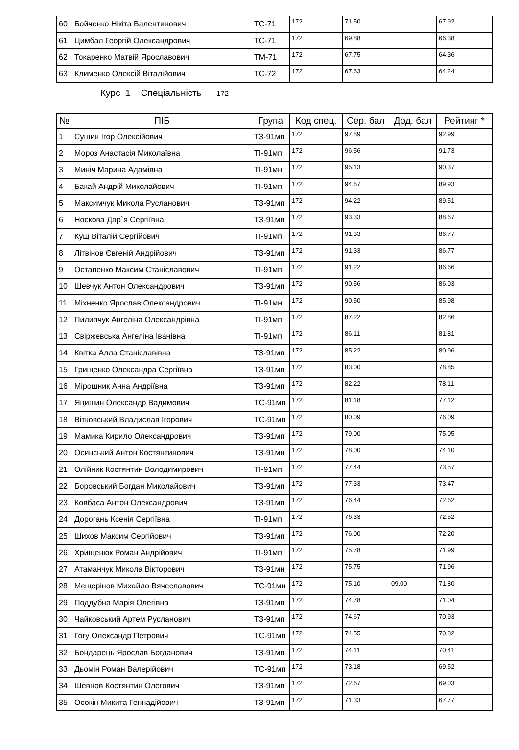| 60 | Бойченко Нікіта Валентинович | ТС-71 | 172 | 71.50 | | 67.92 |
| 61 | Цимбал Георгій Олександрович | ТС-71 | 172 | 69.88 | | 66.38 |
| 62 | Токаренко Матвій Ярославович | ТМ-71 | 172 | 67.75 | | 64.36 |
| 63 | Клименко Олексій Віталійович | ТС-72 | 172 | 67.63 | | 64.24 |
Курс 1 Спеціальність 172
| № | ПІБ | Група | Код спец. | Сер. бал | Дод. бал | Рейтинг * |
| --- | --- | --- | --- | --- | --- | --- |
| 1 | Сушин Ігор Олексійович | ТЗ-91мп | 172 | 97.89 | | 92.99 |
| 2 | Мороз Анастасія Миколаївна | ТІ-91мп | 172 | 96.56 | | 91.73 |
| 3 | Миніч Марина Адамівна | ТІ-91мн | 172 | 95.13 | | 90.37 |
| 4 | Бакай Андрій Миколайович | ТІ-91мп | 172 | 94.67 | | 89.93 |
| 5 | Максимчук Микола Русланович | ТЗ-91мп | 172 | 94.22 | | 89.51 |
| 6 | Носкова Дар`я Сергіївна | ТЗ-91мп | 172 | 93.33 | | 88.67 |
| 7 | Кущ Віталій Сергійович | ТІ-91мп | 172 | 91.33 | | 86.77 |
| 8 | Літвінов Євгеній Андрійович | ТЗ-91мп | 172 | 91.33 | | 86.77 |
| 9 | Остапенко Максим Станіславович | ТІ-91мп | 172 | 91.22 | | 86.66 |
| 10 | Шевчук Антон Олександрович | ТЗ-91мп | 172 | 90.56 | | 86.03 |
| 11 | Міхненко Ярослав Олександрович | ТІ-91мн | 172 | 90.50 | | 85.98 |
| 12 | Пилипчук Ангеліна Олександрівна | ТІ-91мп | 172 | 87.22 | | 82.86 |
| 13 | Свіржевська Ангеліна Іванівна | ТІ-91мп | 172 | 86.11 | | 81.81 |
| 14 | Квітка Алла Станіславівна | ТЗ-91мп | 172 | 85.22 | | 80.96 |
| 15 | Грищенко Олександра Сергіївна | ТЗ-91мп | 172 | 83.00 | | 78.85 |
| 16 | Мірошник Анна Андріївна | ТЗ-91мп | 172 | 82.22 | | 78.11 |
| 17 | Яцишин Олександр Вадимович | ТС-91мп | 172 | 81.18 | | 77.12 |
| 18 | Вітковський Владислав Ігорович | ТС-91мп | 172 | 80.09 | | 76.09 |
| 19 | Мамика Кирило Олександрович | ТЗ-91мп | 172 | 79.00 | | 75.05 |
| 20 | Осинський Антон Костянтинович | ТЗ-91мн | 172 | 78.00 | | 74.10 |
| 21 | Олійник Костянтин Володимирович | ТІ-91мп | 172 | 77.44 | | 73.57 |
| 22 | Боровський Богдан Миколайович | ТЗ-91мп | 172 | 77.33 | | 73.47 |
| 23 | Ковбаса Антон Олександрович | ТЗ-91мп | 172 | 76.44 | | 72.62 |
| 24 | Дорогань Ксенія Сергіївна | ТІ-91мп | 172 | 76.33 | | 72.52 |
| 25 | Шихов Максим Сергійович | ТЗ-91мп | 172 | 76.00 | | 72.20 |
| 26 | Хрищенюк Роман Андрійович | ТІ-91мп | 172 | 75.78 | | 71.99 |
| 27 | Атаманчук Микола Вікторович | ТЗ-91мн | 172 | 75.75 | | 71.96 |
| 28 | Мєщерінов Михайло Вячеславович | ТС-91мн | 172 | 75.10 | 09.00 | 71.80 |
| 29 | Поддубна Марія Олегівна | ТЗ-91мп | 172 | 74.78 | | 71.04 |
| 30 | Чайковський Артем Русланович | ТЗ-91мп | 172 | 74.67 | | 70.93 |
| 31 | Гогу Олександр Петрович | ТС-91мп | 172 | 74.55 | | 70.82 |
| 32 | Бондарець Ярослав Богданович | ТЗ-91мп | 172 | 74.11 | | 70.41 |
| 33 | Дьомін Роман Валерійович | ТС-91мп | 172 | 73.18 | | 69.52 |
| 34 | Шевцов Костянтин Олегович | ТЗ-91мп | 172 | 72.67 | | 69.03 |
| 35 | Осокін Микита Геннадійович | ТЗ-91мп | 172 | 71.33 | | 67.77 |